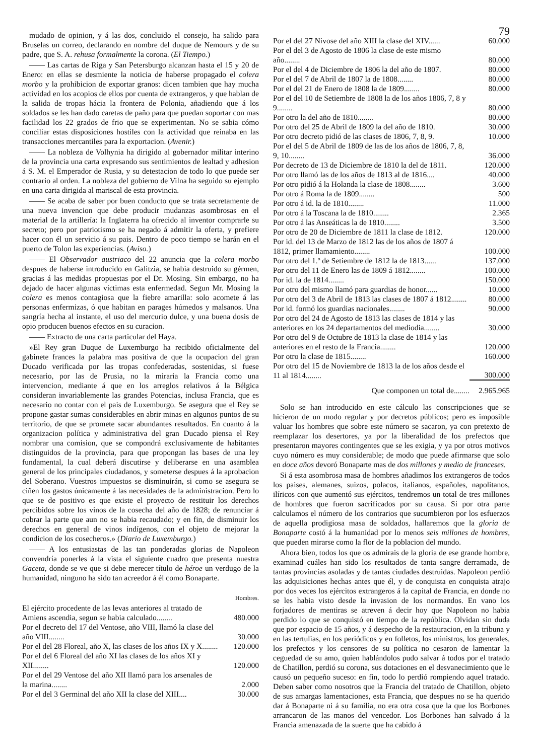mudado de opinion, y á las dos, concluido el consejo, ha salido para Bruselas un correo, declarando en nombre del duque de Nemours y de su padre, que S. A. rehusa formalmente la corona. (El Tiempo.)
—— Las cartas de Riga y San Petersburgo alcanzan hasta el 15 y 20 de Enero: en ellas se desmiente la noticia de haberse propagado el colera morbo y la prohibicion de exportar granos: dicen tambien que hay mucha actividad en los acopios de ellos por cuenta de extrangeros, y que hablan de la salida de tropas hácia la frontera de Polonia, añadiendo que á los soldados se les han dado caretas de paño para que puedan soportar con mas facilidad los 22 grados de frio que se experimentan. No se sabia cómo conciliar estas disposiciones hostiles con la actividad que reinaba en las transacciones mercantiles para la exportacion. (Avenir.)
—— La nobleza de Volhynia ha dirigido al gobernador militar interino de la provincia una carta expresando sus sentimientos de lealtad y adhesion á S. M. el Emperador de Rusia, y su detestacion de todo lo que puede ser contrario al orden. La nobleza del gobierno de Vilna ha seguido su ejemplo en una carta dirigida al mariscal de esta provincia.
—— Se acaba de saber por buen conducto que se trata secretamente de una nueva invencion que debe producir mudanzas asombrosas en el material de la artillería: la Inglaterra ha ofrecido al inventor comprarle su secreto; pero por patriotismo se ha negado á admitir la oferta, y prefiere hacer con él un servicio á su pais. Dentro de poco tiempo se harán en el puerto de Tolon las experiencias. (Aviso.)
—— El Observador austriaco del 22 anuncia que la colera morbo despues de haberse introducido en Galitzia, se habia destruido su gérmen, gracias á las medidas propuestas por el Dr. Mosing. Sin embargo, no ha dejado de hacer algunas víctimas esta enfermedad. Segun Mr. Mosing la colera es menos contagiosa que la fiebre amarilla: solo acomete á las personas enfermizas, ó que habitan en parages húmedos y malsanos. Una sangría hecha al instante, el uso del mercurio dulce, y una buena dosis de opio producen buenos efectos en su curacion.
—— Extracto de una carta particular del Haya.
»El Rey gran Duque de Luxemburgo ha recibido oficialmente del gabinete frances la palabra mas positiva de que la ocupacion del gran Ducado verificada por las tropas confederadas, sostenidas, si fuese necesario, por las de Prusia, no la miraria la Francia como una intervencion, mediante á que en los arreglos relativos á la Bélgica consideran invariablemente las grandes Potencias, inclusa Francia, que es necesario no contar con el pais de Luxemburgo. Se asegura que el Rey se propone gastar sumas considerables en abrir minas en algunos puntos de su territorio, de que se promete sacar abundantes resultados. En cuanto á la organizacion política y administrativa del gran Ducado piensa el Rey nombrar una comision, que se compondrá exclusivamente de habitantes distinguidos de la provincia, para que propongan las bases de una ley fundamental, la cual deberá discutirse y deliberarse en una asamblea general de los principales ciudadanos, y someterse despues á la aprobacion del Soberano. Vuestros impuestos se disminuirán, si como se asegura se ciñen los gastos únicamente á las necesidades de la administracion. Pero lo que se de positivo es que existe el proyecto de restituir los derechos percibidos sobre los vinos de la cosecha del año de 1828; de renunciar á cobrar la parte que aun no se habia recaudado; y en fin, de disminuir los derechos en general de vinos indígenos, con el objeto de mejorar la condicion de los cosecheros.» (Diario de Luxemburgo.)
—— A los entusiastas de las tan ponderadas glorias de Napoleon convendría ponerles á la vista el siguiente cuadro que presenta nuestra Gaceta, donde se ve que si debe merecer título de héroe un verdugo de la humanidad, ninguno ha sido tan acreedor á él como Bonaparte.
| | Hombres. |
| El ejército procedente de las levas anteriores al tratado de Amiens ascendia, segun se habia calculado........ | 480.000 |
| Por el decreto del 17 del Ventose, año VIII, llamó la clase del año VIII........ | 30.000 |
| Por el del 28 Floreal, año X, las clases de los años IX y X........ | 120.000 |
| Por el del 6 Floreal del año XI las clases de los años XI y XII........ | 120.000 |
| Por el del 29 Ventose del año XII llamó para los arsenales de la marina........ | 2.000 |
| Por el del 3 Germinal del año XII la clase del XIII.... | 30.000 |
79
| Por el del 27 Nivose del año XIII la clase del XIV...... | 60.000 |
| Por el del 3 de Agosto de 1806 la clase de este mismo año........ | 80.000 |
| Por el del 4 de Diciembre de 1806 la del año de 1807. | 80.000 |
| Por el del 7 de Abril de 1807 la de 1808........ | 80.000 |
| Por el del 21 de Enero de 1808 la de 1809........ | 80.000 |
| Por el del 10 de Setiembre de 1808 la de los años 1806, 7, 8 y 9........ | 80.000 |
| Por otro la del año de 1810........ | 80.000 |
| Por otro del 25 de Abril de 1809 la del año de 1810. | 30.000 |
| Por otro decreto pidió de las clases de 1806, 7, 8, 9. | 10.000 |
| Por el del 5 de Abril de 1809 de las de los años de 1806, 7, 8, 9, 10........ | 36.000 |
| Por decreto de 13 de Diciembre de 1810 la del de 1811. | 120.000 |
| Por otro llamó las de los años de 1813 al de 1816.... | 40.000 |
| Por otro pidió á la Holanda la clase de 1808........ | 3.600 |
| Por otro á Roma la de 1809........ | 500 |
| Por otro á id. la de 1810........ | 11.000 |
| Por otro á la Toscana la de 1810........ | 2.365 |
| Por otro á las Anseáticas la de 1810........ | 3.500 |
| Por otro de 20 de Diciembre de 1811 la clase de 1812. | 120.000 |
| Por id. del 13 de Marzo de 1812 las de los años de 1807 á 1812, primer llamamiento........ | 100.000 |
| Por otro del 1.º de Setiembre de 1812 la de 1813...... | 137.000 |
| Por otro del 11 de Enero las de 1809 á 1812........ | 100.000 |
| Por id. la de 1814........ | 150.000 |
| Por otro del mismo llamó para guardias de honor...... | 10.000 |
| Por otro del 3 de Abril de 1813 las clases de 1807 á 1812........ | 80.000 |
| Por id. formó los guardias nacionales........ | 90.000 |
| Por otro del 24 de Agosto de 1813 las clases de 1814 y las anteriores en los 24 departamentos del mediodia........ | 30.000 |
| Por otro del 9 de Octubre de 1813 la clase de 1814 y las anteriores en el resto de la Francia........ | 120.000 |
| Por otro la clase de 1815........ | 160.000 |
| Por otro del 15 de Noviembre de 1813 la de los años desde el 11 al 1814........ | 300.000 |
| Que componen un total de........ | 2.965.965 |
Solo se han introducido en este cálculo las conscripciones que se hicieron de un modo regular y por decretos públicos; pero es imposible valuar los hombres que sobre este número se sacaron, ya con pretexto de reemplazar los desertores, ya por la liberalidad de los prefectos que presentaron mayores contingentes que se les exigia, y ya por otros motivos cuyo número es muy considerable; de modo que puede afirmarse que solo en doce años devoró Bonaparte mas de dos millones y medio de franceses.
Si á esta asombrosa masa de hombres añadimos los extrangeros de todos los paises, alemanes, suizos, polacos, italianos, españoles, napolitanos, ilíricos con que aumentó sus ejércitos, tendremos un total de tres millones de hombres que fueron sacrificados por su causa. Si por otra parte calculamos el número de los contrarios que sucumbieron por los esfuerzos de aquella prodigiosa masa de soldados, hallaremos que la gloria de Bonaparte costó á la humanidad por lo menos seis millones de hombres, que pueden mirarse como la flor de la poblacion del mundo.
Ahora bien, todos los que os admirais de la gloria de ese grande hombre, examinad cuáles han sido los resultados de tanta sangre derramada, de tantas provincias asoladas y de tantas ciudades destruidas. Napoleon perdió las adquisiciones hechas antes que él, y de conquista en conquista atrajo por dos veces los ejércitos extrangeros á la capital de Francia, en donde no se les habia visto desde la invasion de los normandos. En vano los forjadores de mentiras se atreven á decir hoy que Napoleon no habia perdido lo que se conquistó en tiempo de la república. Olvidan sin duda que por espacio de 15 años, y á despecho de la restauracion, en la tribuna y en las tertulias, en los periódicos y en folletos, los ministros, los generales, los prefectos y los censores de su política no cesaron de lamentar la ceguedad de su amo, quien hablándolos pudo salvar á todos por el tratado de Chatillon, perdió su corona, sus dotaciones en el desvanecimiento que le causó un pequeño suceso: en fin, todo lo perdió rompiendo aquel tratado. Deben saber como nosotros que la Francia del tratado de Chatillon, objeto de sus amargas lamentaciones, esta Francia, que despues no se ha querido dar á Bonaparte ni á su familia, no era otra cosa que la que los Borbones arrancaron de las manos del vencedor. Los Borbones han salvado á la Francia amenazada de la suerte que ha cabido á